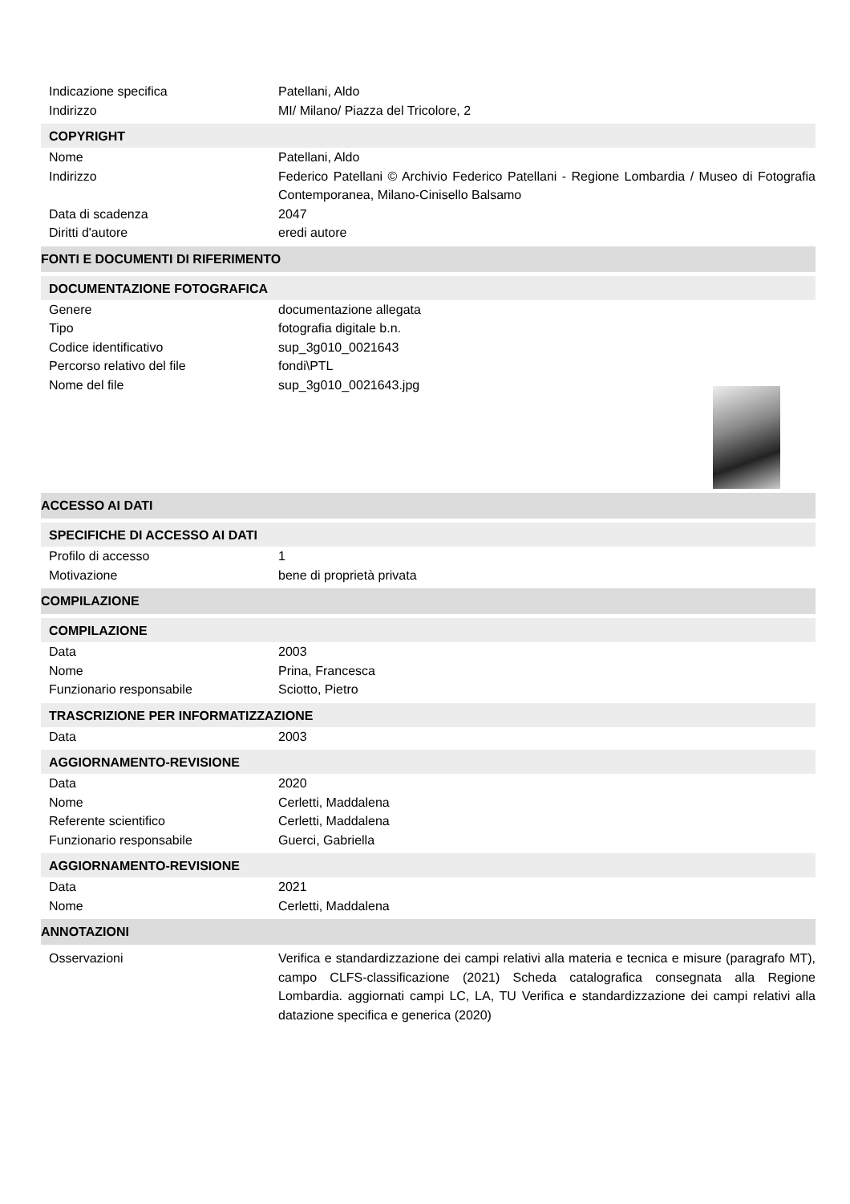Indicazione specifica Patellani, Aldo
Indirizzo MI/ Milano/ Piazza del Tricolore, 2
COPYRIGHT
Nome Patellani, Aldo
Indirizzo Federico Patellani © Archivio Federico Patellani - Regione Lombardia / Museo di Fotografia Contemporanea, Milano-Cinisello Balsamo
Data di scadenza 2047
Diritti d'autore eredi autore
FONTI E DOCUMENTI DI RIFERIMENTO
DOCUMENTAZIONE FOTOGRAFICA
Genere documentazione allegata
Tipo fotografia digitale b.n.
Codice identificativo sup_3g010_0021643
Percorso relativo del file fondi\PTL
Nome del file sup_3g010_0021643.jpg
ACCESSO AI DATI
SPECIFICHE DI ACCESSO AI DATI
Profilo di accesso 1
Motivazione bene di proprietà privata
COMPILAZIONE
COMPILAZIONE
Data 2003
Nome Prina, Francesca
Funzionario responsabile Sciotto, Pietro
TRASCRIZIONE PER INFORMATIZZAZIONE
Data 2003
AGGIORNAMENTO-REVISIONE
Data 2020
Nome Cerletti, Maddalena
Referente scientifico Cerletti, Maddalena
Funzionario responsabile Guerci, Gabriella
AGGIORNAMENTO-REVISIONE
Data 2021
Nome Cerletti, Maddalena
ANNOTAZIONI
Osservazioni Verifica e standardizzazione dei campi relativi alla materia e tecnica e misure (paragrafo MT), campo CLFS-classificazione (2021) Scheda catalografica consegnata alla Regione Lombardia. aggiornati campi LC, LA, TU Verifica e standardizzazione dei campi relativi alla datazione specifica e generica (2020)